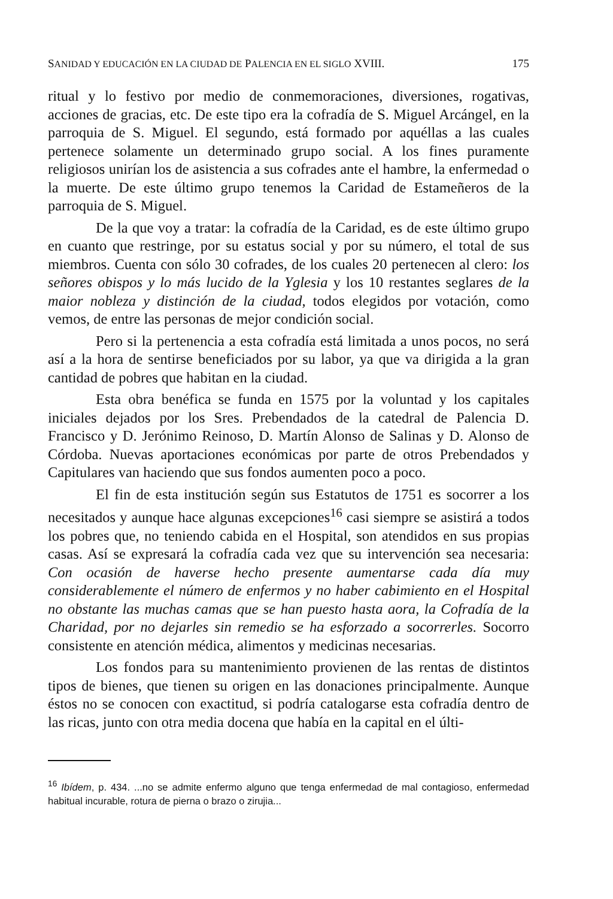SANIDAD Y EDUCACIÓN EN LA CIUDAD DE PALENCIA EN EL SIGLO XVIII. 175
ritual y lo festivo por medio de conmemoraciones, diversiones, rogativas, acciones de gracias, etc. De este tipo era la cofradía de S. Miguel Arcángel, en la parroquia de S. Miguel. El segundo, está formado por aquéllas a las cuales pertenece solamente un determinado grupo social. A los fines puramente religiosos unirían los de asistencia a sus cofrades ante el hambre, la enfermedad o la muerte. De este último grupo tenemos la Caridad de Estameñeros de la parroquia de S. Miguel.
De la que voy a tratar: la cofradía de la Caridad, es de este último grupo en cuanto que restringe, por su estatus social y por su número, el total de sus miembros. Cuenta con sólo 30 cofrades, de los cuales 20 pertenecen al clero: los señores obispos y lo más lucido de la Yglesia y los 10 restantes seglares de la maior nobleza y distinción de la ciudad, todos elegidos por votación, como vemos, de entre las personas de mejor condición social.
Pero si la pertenencia a esta cofradía está limitada a unos pocos, no será así a la hora de sentirse beneficiados por su labor, ya que va dirigida a la gran cantidad de pobres que habitan en la ciudad.
Esta obra benéfica se funda en 1575 por la voluntad y los capitales iniciales dejados por los Sres. Prebendados de la catedral de Palencia D. Francisco y D. Jerónimo Reinoso, D. Martín Alonso de Salinas y D. Alonso de Córdoba. Nuevas aportaciones económicas por parte de otros Prebendados y Capitulares van haciendo que sus fondos aumenten poco a poco.
El fin de esta institución según sus Estatutos de 1751 es socorrer a los necesitados y aunque hace algunas excepciones<sup>16</sup> casi siempre se asistirá a todos los pobres que, no teniendo cabida en el Hospital, son atendidos en sus propias casas. Así se expresará la cofradía cada vez que su intervención sea necesaria: Con ocasión de haverse hecho presente aumentarse cada día muy considerablemente el número de enfermos y no haber cabimiento en el Hospital no obstante las muchas camas que se han puesto hasta aora, la Cofradía de la Charidad, por no dejarles sin remedio se ha esforzado a socorrerles. Socorro consistente en atención médica, alimentos y medicinas necesarias.
Los fondos para su mantenimiento provienen de las rentas de distintos tipos de bienes, que tienen su origen en las donaciones principalmente. Aunque éstos no se conocen con exactitud, si podría catalogarse esta cofradía dentro de las ricas, junto con otra media docena que había en la capital en el últi-
<sup>16</sup> Ibídem, p. 434. ...no se admite enfermo alguno que tenga enfermedad de mal contagioso, enfermedad habitual incurable, rotura de pierna o brazo o zirujia...